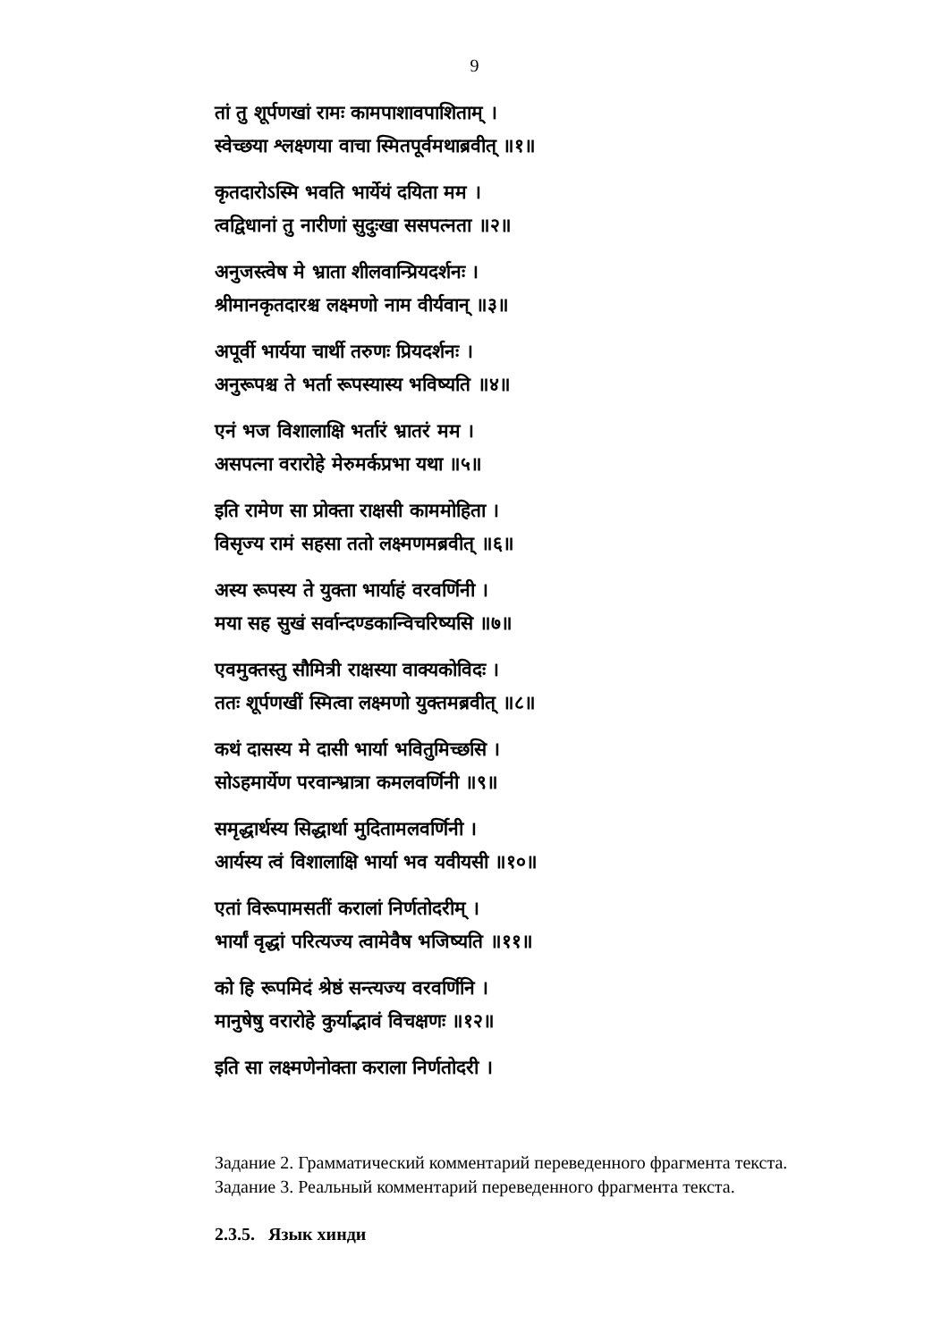9
तां तु शूर्पणखां रामः कामपाशावपाशिताम् ।
स्वेच्छया श्लक्ष्णया वाचा स्मितपूर्वमथाब्रवीत् ॥१॥
कृतदारोऽस्मि भवति भार्येयं दयिता मम ।
त्वद्विधानां तु नारीणां सुदुःखा ससपत्नता ॥२॥
अनुजस्त्वेष मे भ्राता शीलवान्प्रियदर्शनः ।
श्रीमानकृतदारश्च लक्ष्मणो नाम वीर्यवान् ॥३॥
अपूर्वी भार्यया चार्थी तरुणः प्रियदर्शनः ।
अनुरूपश्च ते भर्ता रूपस्यास्य भविष्यति ॥४॥
एनं भज विशालाक्षि भर्तारं भ्रातरं मम ।
असपत्ना वरारोहे मेरुमर्कप्रभा यथा ॥५॥
इति रामेण सा प्रोक्ता राक्षसी काममोहिता ।
विसृज्य रामं सहसा ततो लक्ष्मणमब्रवीत् ॥६॥
अस्य रूपस्य ते युक्ता भार्याहं वरवर्णिनी ।
मया सह सुखं सर्वान्दण्डकान्विचरिष्यसि ॥७॥
एवमुक्तस्तु सौमित्री राक्षस्या वाक्यकोविदः ।
ततः शूर्पणखीं स्मित्वा लक्ष्मणो युक्तमब्रवीत् ॥८॥
कथं दासस्य मे दासी भार्या भवितुमिच्छसि ।
सोऽहमार्येण परवान्भ्रात्रा कमलवर्णिनी ॥९॥
समृद्धार्थस्य सिद्धार्था मुदितामलवर्णिनी ।
आर्यस्य त्वं विशालाक्षि भार्या भव यवीयसी ॥१०॥
एतां विरूपामसतीं करालां निर्णतोदरीम् ।
भार्यां वृद्धां परित्यज्य त्वामेवैष भजिष्यति ॥११॥
को हि रूपमिदं श्रेष्ठं सन्त्यज्य वरवर्णिनि ।
मानुषेषु वरारोहे कुर्याद्भावं विचक्षणः ॥१२॥
इति सा लक्ष्मणेनोक्ता कराला निर्णतोदरी ।
Задание 2. Грамматический комментарий переведенного фрагмента текста.
Задание 3. Реальный комментарий переведенного фрагмента текста.
2.3.5. Язык хинди